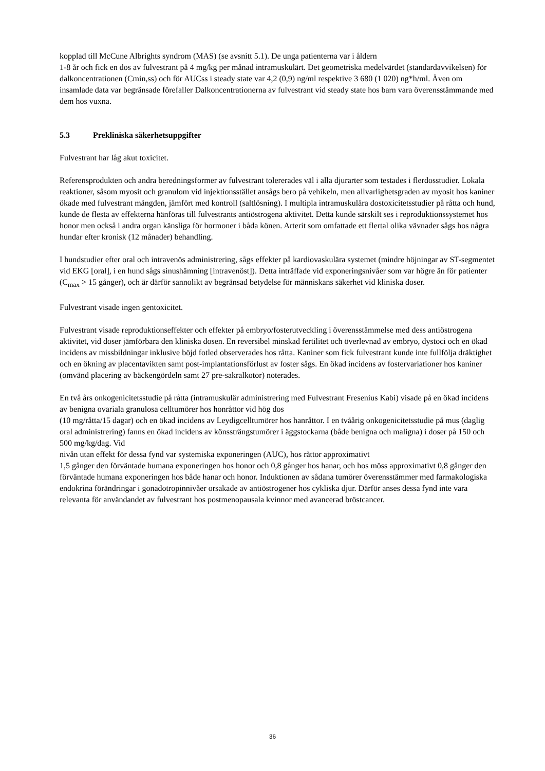kopplad till McCune Albrights syndrom (MAS) (se avsnitt 5.1). De unga patienterna var i åldern
1-8 år och fick en dos av fulvestrant på 4 mg/kg per månad intramuskulärt. Det geometriska medelvärdet (standardavvikelsen) för dalkoncentrationen (Cmin,ss) och för AUCss i steady state var 4,2 (0,9) ng/ml respektive 3 680 (1 020) ng*h/ml. Även om insamlade data var begränsade förefaller Dalkoncentrationerna av fulvestrant vid steady state hos barn vara överensstämmande med dem hos vuxna.
5.3 Prekliniska säkerhetsuppgifter
Fulvestrant har låg akut toxicitet.
Referensprodukten och andra beredningsformer av fulvestrant tolererades väl i alla djurarter som testades i flerdosstudier. Lokala reaktioner, såsom myosit och granulom vid injektionsstället ansågs bero på vehikeln, men allvarlighetsgraden av myosit hos kaniner ökade med fulvestrant mängden, jämfört med kontroll (saltlösning). I multipla intramuskulära dostoxicitetsstudier på råtta och hund, kunde de flesta av effekterna hänföras till fulvestrants antiöstrogena aktivitet. Detta kunde särskilt ses i reproduktionssystemet hos honor men också i andra organ känsliga för hormoner i båda könen. Arterit som omfattade ett flertal olika vävnader sågs hos några hundar efter kronisk (12 månader) behandling.
I hundstudier efter oral och intravenös administrering, sågs effekter på kardiovaskulära systemet (mindre höjningar av ST-segmentet vid EKG [oral], i en hund sågs sinushämning [intravenöst]). Detta inträffade vid exponeringsnivåer som var högre än för patienter (C<sub>max</sub> > 15 gånger), och är därför sannolikt av begränsad betydelse för människans säkerhet vid kliniska doser.
Fulvestrant visade ingen gentoxicitet.
Fulvestrant visade reproduktionseffekter och effekter på embryo/fosterutveckling i överensstämmelse med dess antiöstrogena aktivitet, vid doser jämförbara den kliniska dosen. En reversibel minskad fertilitet och överlevnad av embryo, dystoci och en ökad incidens av missbildningar inklusive böjd fotled observerades hos råtta. Kaniner som fick fulvestrant kunde inte fullfölja dräktighet och en ökning av placentavikten samt post-implantationsförlust av foster sågs. En ökad incidens av fostervariationer hos kaniner (omvänd placering av bäckengördeln samt 27 pre-sakralkotor) noterades.
En två års onkogenicitetsstudie på råtta (intramuskulär administrering med Fulvestrant Fresenius Kabi) visade på en ökad incidens av benigna ovariala granulosa celltumörer hos honråttor vid hög dos
(10 mg/råtta/15 dagar) och en ökad incidens av Leydigcelltumörer hos hanråttor. I en tvåårig onkogenicitetsstudie på mus (daglig oral administrering) fanns en ökad incidens av könssträngstumörer i äggstockarna (både benigna och maligna) i doser på 150 och 500 mg/kg/dag. Vid
nivån utan effekt för dessa fynd var systemiska exponeringen (AUC), hos råttor approximativt
1,5 gånger den förväntade humana exponeringen hos honor och 0,8 gånger hos hanar, och hos möss approximativt 0,8 gånger den förväntade humana exponeringen hos både hanar och honor. Induktionen av sådana tumörer överensstämmer med farmakologiska endokrina förändringar i gonadotropinnivåer orsakade av antiöstrogener hos cykliska djur. Därför anses dessa fynd inte vara relevanta för användandet av fulvestrant hos postmenopausala kvinnor med avancerad bröstcancer.
36